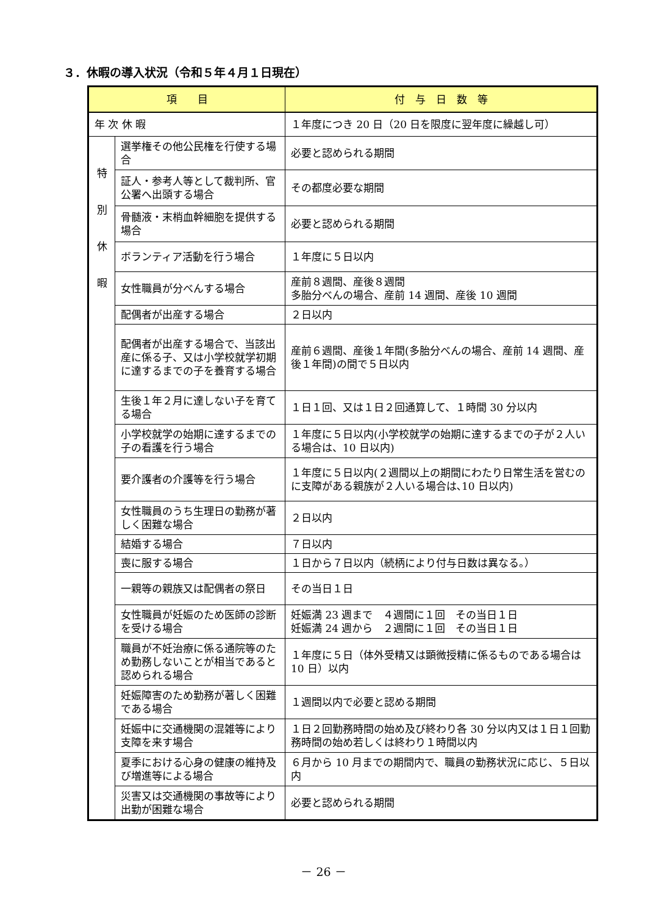３．休暇の導入状況（令和５年４月１日現在）
| 項 目 | | 付 与 日 数 等 |
| --- | --- | --- |
| 年 次 休 暇 | | １年度につき 20 日（20 日を限度に翌年度に繰越し可） |
| 特 別 休 暇 | 選挙権その他公民権を行使する場合 | 必要と認められる期間 |
| | 証人・参考人等として裁判所、官公署へ出頭する場合 | その都度必要な期間 |
| | 骨髄液・末梢血幹細胞を提供する場合 | 必要と認められる期間 |
| | ボランティア活動を行う場合 | １年度に５日以内 |
| | 女性職員が分べんする場合 | 産前８週間、産後８週間 多胎分べんの場合、産前 14 週間、産後 10 週間 |
| | 配偶者が出産する場合 | ２日以内 |
| | 配偶者が出産する場合で、当該出産に係る子、又は小学校就学初期に達するまでの子を養育する場合 | 産前６週間、産後１年間(多胎分べんの場合、産前 14 週間、産後１年間)の間で５日以内 |
| | 生後１年２月に達しない子を育てる場合 | １日１回、又は１日２回通算して、１時間 30 分以内 |
| | 小学校就学の始期に達するまでの子の看護を行う場合 | １年度に５日以内(小学校就学の始期に達するまでの子が２人いる場合は、10 日以内) |
| | 要介護者の介護等を行う場合 | １年度に５日以内(２週間以上の期間にわたり日常生活を営むのに支障がある親族が２人いる場合は､10 日以内) |
| | 女性職員のうち生理日の勤務が著しく困難な場合 | ２日以内 |
| | 結婚する場合 | ７日以内 |
| | 喪に服する場合 | １日から７日以内（続柄により付与日数は異なる。） |
| | 一親等の親族又は配偶者の祭日 | その当日１日 |
| | 女性職員が妊娠のため医師の診断を受ける場合 | 妊娠満 23 週まで ４週間に１回 その当日１日 妊娠満 24 週から ２週間に１回 その当日１日 |
| | 職員が不妊治療に係る通院等のため勤務しないことが相当であると認められる場合 | １年度に５日（体外受精又は顕微授精に係るものである場合は 10 日）以内 |
| | 妊娠障害のため勤務が著しく困難である場合 | １週間以内で必要と認める期間 |
| | 妊娠中に交通機関の混雑等により支障を来す場合 | １日２回勤務時間の始め及び終わり各 30 分以内又は１日１回勤務時間の始め若しくは終わり１時間以内 |
| | 夏季における心身の健康の維持及び増進等による場合 | ６月から 10 月までの期間内で、職員の勤務状況に応じ、５日以内 |
| | 災害又は交通機関の事故等により出勤が困難な場合 | 必要と認められる期間 |
－ 26 －